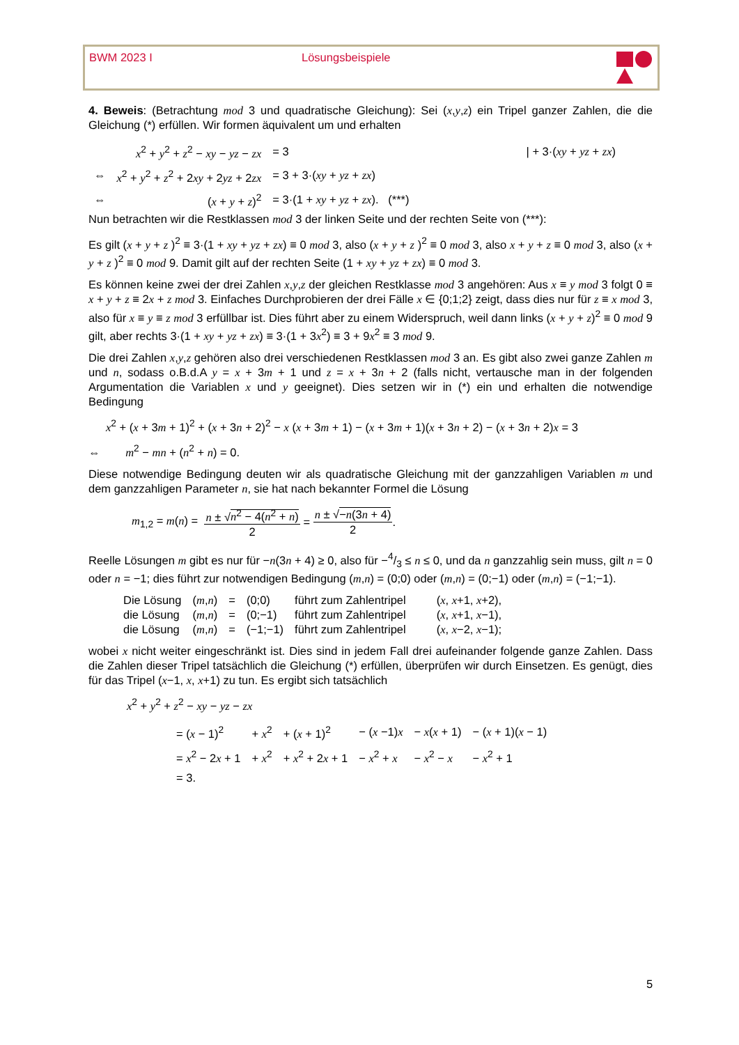BWM 2023 I Lösungsbeispiele
4. Beweis: (Betrachtung mod 3 und quadratische Gleichung): Sei (x,y,z) ein Tripel ganzer Zahlen, die die Gleichung (*) erfüllen. Wir formen äquivalent um und erhalten
| | x<sup>2</sup> + y<sup>2</sup> + z<sup>2</sup> − xy − yz − zx | = 3 | / + 3·( xy + yz + zx ) |
| ⇔ | x<sup>2</sup> + y<sup>2</sup> + z<sup>2</sup> + 2 xy + 2 yz + 2 zx | = 3 + 3·( xy + yz + zx ) | |
| ⇔ | ( x + y + z )<sup>2</sup> | = 3·(1 + xy + yz + zx ). (***) | |
Nun betrachten wir die Restklassen mod 3 der linken Seite und der rechten Seite von (***):
Es gilt (x + y + z )<sup>2</sup> ≡ 3·(1 + xy + yz + zx) ≡ 0 mod 3, also (x + y + z )<sup>2</sup> ≡ 0 mod 3, also x + y + z ≡ 0 mod 3, also (x + y + z )<sup>2</sup> ≡ 0 mod 9. Damit gilt auf der rechten Seite (1 + xy + yz + zx) ≡ 0 mod 3.
Es können keine zwei der drei Zahlen x,y,z der gleichen Restklasse mod 3 angehören: Aus x ≡ y mod 3 folgt 0 ≡ x + y + z ≡ 2x + z mod 3. Einfaches Durchprobieren der drei Fälle x ∈ {0;1;2} zeigt, dass dies nur für z ≡ x mod 3, also für x ≡ y ≡ z mod 3 erfüllbar ist. Dies führt aber zu einem Widerspruch, weil dann links (x + y + z)<sup>2</sup> ≡ 0 mod 9 gilt, aber rechts 3·(1 + xy + yz + zx) ≡ 3·(1 + 3x<sup>2</sup>) ≡ 3 + 9x<sup>2</sup> ≡ 3 mod 9.
Die drei Zahlen x,y,z gehören also drei verschiedenen Restklassen mod 3 an. Es gibt also zwei ganze Zahlen m und n, sodass o.B.d.A y = x + 3m + 1 und z = x + 3n + 2 (falls nicht, vertausche man in der folgenden Argumentation die Variablen x und y geeignet). Dies setzen wir in (*) ein und erhalten die notwendige Bedingung
x<sup>2</sup> + (x + 3m + 1)<sup>2</sup> + (x + 3n + 2)<sup>2</sup> − x (x + 3m + 1) − (x + 3m + 1)(x + 3n + 2) − (x + 3n + 2)x = 3
⇔ m<sup>2</sup> − mn + (n<sup>2</sup> + n) = 0.
Diese notwendige Bedingung deuten wir als quadratische Gleichung mit der ganzzahligen Variablen m und dem ganzzahligen Parameter n, sie hat nach bekannter Formel die Lösung
m<sub>1,2</sub> = m(n) = n ± √n<sup>2</sup> − 4(n<sup>2</sup> + n) 2 = n ± √−n(3n + 4) 2.
Reelle Lösungen m gibt es nur für −n(3n + 4) ≥ 0, also für −4/3 ≤ n ≤ 0, und da n ganzzahlig sein muss, gilt n = 0 oder n = −1; dies führt zur notwendigen Bedingung (m,n) = (0;0) oder (m,n) = (0;−1) oder (m,n) = (−1;−1).
| Die Lösung | ( m , n ) | = | (0;0) | führt zum Zahlentripel | ( x , x +1, x +2), |
| die Lösung | ( m , n ) | = | (0;−1) | führt zum Zahlentripel | ( x , x +1, x −1), |
| die Lösung | ( m , n ) | = | (−1;−1) | führt zum Zahlentripel | ( x , x −2, x −1); |
wobei x nicht weiter eingeschränkt ist. Dies sind in jedem Fall drei aufeinander folgende ganze Zahlen. Dass die Zahlen dieser Tripel tatsächlich die Gleichung (*) erfüllen, überprüfen wir durch Einsetzen. Es genügt, dies für das Tripel (x−1, x, x+1) zu tun. Es ergibt sich tatsächlich
x<sup>2</sup> + y<sup>2</sup> + z<sup>2</sup> − xy − yz − zx
| = ( x − 1)<sup>2</sup> | + x<sup>2</sup> | + ( x + 1)<sup>2</sup> | − ( x −1) x | − x ( x + 1) | − ( x + 1)( x − 1) |
| = x<sup>2</sup> − 2 x + 1 | + x<sup>2</sup> | + x<sup>2</sup> + 2 x + 1 | − x<sup>2</sup> + x | − x<sup>2</sup> − x | − x<sup>2</sup> + 1 |
| = 3. | | | | | |
5